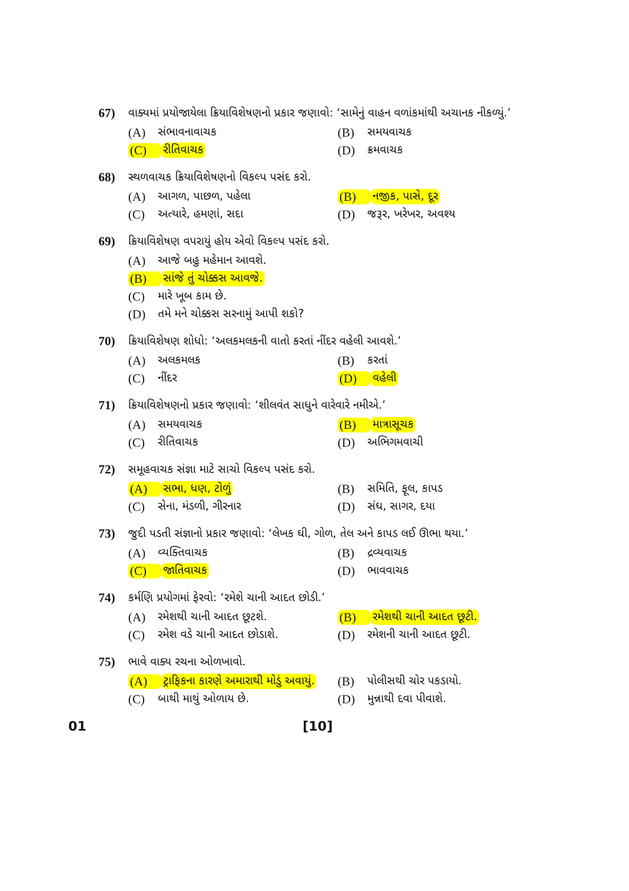67) વાક્યમાં પ્રયોજાયેલા ક્રિયાવિશેષણનો પ્રકાર જણાવો: ‘સામેનું વાહન વળાંકમાંથી અચાનક નીકળ્યું.’
(A) સંભાવનાવાચક
(B) સમયવાચક
(C) રીતિવાચક
(D) ક્રમવાચક
68) સ્થળવાચક ક્રિયાવિશેષણનો વિકલ્પ પસંદ કરો.
(A) આગળ, પાછળ, પહેલા
(B) નજીક, પાસે, દૂર
(C) અત્યારે, હમણાં, સદા
(D) જરૂર, ખરેખર, અવશ્ય
69) ક્રિયાવિશેષણ વપરાયું હોય એવો વિકલ્પ પસંદ કરો.
(A) આજે બહુ મહેમાન આવશે.
(B) સાંજે તું ચોક્કસ આવજે.
(C) મારે ખૂબ કામ છે.
(D) તમે મને ચોક્કસ સરનામું આપી શકો?
70) ક્રિયાવિશેષણ શોધો: ‘અલકમલકની વાતો કરતાં નીંદર વહેલી આવશે.’
(A) અલકમલક
(B) કરતાં
(C) નીંદર
(D) વહેલી
71) ક્રિયાવિશેષણનો પ્રકાર જણાવો: ‘શીલવંત સાધુને વારેવારે નમીએ.’
(A) સમયવાચક
(B) માત્રાસૂચક
(C) રીતિવાચક
(D) અભિગમવાચી
72) સમૂહવાચક સંજ્ઞા માટે સાચો વિકલ્પ પસંદ કરો.
(A) સભા, ધણ, ટોળું
(B) સમિતિ, ફૂલ, કાપડ
(C) સેના, મંડળી, ગીરનાર
(D) સંઘ, સાગર, દયા
73) જુદી પડતી સંજ્ઞાનો પ્રકાર જણાવો: ‘લેખક ઘી, ગોળ, તેલ અને કાપડ લઈ ઊભા થયા.’
(A) વ્યક્તિવાચક
(B) દ્રવ્યવાચક
(C) જાતિવાચક
(D) ભાવવાચક
74) કર્મણિ પ્રયોગમાં ફેરવો: ‘રમેશે ચાની આદત છોડી.’
(A) રમેશથી ચાની આદત છૂટશે.
(B) રમેશથી ચાની આદત છૂટી.
(C) રમેશ વડે ચાની આદત છોડાશે.
(D) રમેશની ચાની આદત છૂટી.
75) ભાવે વાક્ય રચના ઓળખાવો.
(A) ટ્રાફિકના કારણે અમારાથી મોડું અવાયું.
(B) પોલીસથી ચોર પકડાયો.
(C) બાથી માથું ઓળાય છે.
(D) મુન્નાથી દવા પીવાશે.
01 [10]